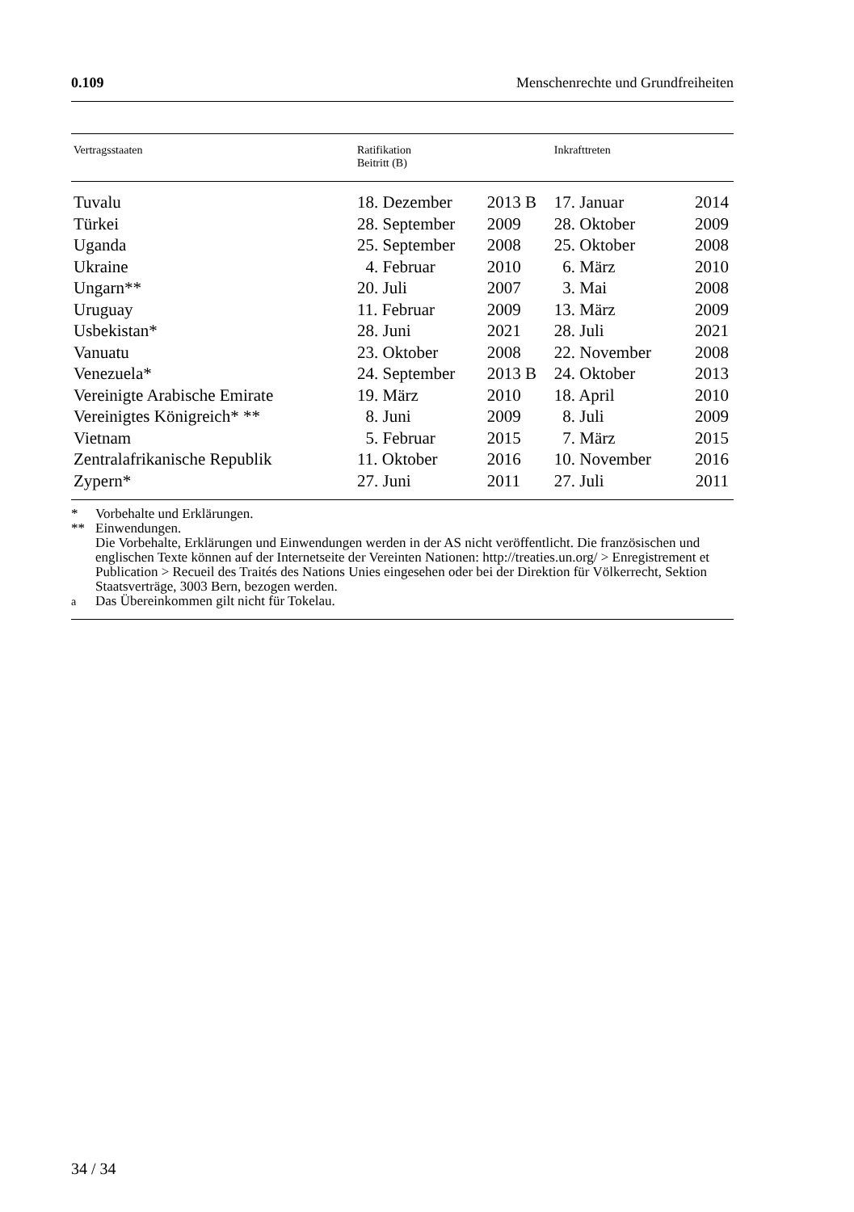0.109 Menschenrechte und Grundfreiheiten
| Vertragsstaaten | Ratifikation Beitritt (B) | | Inkrafttreten | |
| --- | --- | --- | --- | --- |
| Tuvalu | 18. Dezember | 2013 B | 17. Januar | 2014 |
| Türkei | 28. September | 2009 | 28. Oktober | 2009 |
| Uganda | 25. September | 2008 | 25. Oktober | 2008 |
| Ukraine | 4. Februar | 2010 | 6. März | 2010 |
| Ungarn** | 20. Juli | 2007 | 3. Mai | 2008 |
| Uruguay | 11. Februar | 2009 | 13. März | 2009 |
| Usbekistan* | 28. Juni | 2021 | 28. Juli | 2021 |
| Vanuatu | 23. Oktober | 2008 | 22. November | 2008 |
| Venezuela* | 24. September | 2013 B | 24. Oktober | 2013 |
| Vereinigte Arabische Emirate | 19. März | 2010 | 18. April | 2010 |
| Vereinigtes Königreich* ** | 8. Juni | 2009 | 8. Juli | 2009 |
| Vietnam | 5. Februar | 2015 | 7. März | 2015 |
| Zentralafrikanische Republik | 11. Oktober | 2016 | 10. November | 2016 |
| Zypern* | 27. Juni | 2011 | 27. Juli | 2011 |
* Vorbehalte und Erklärungen.
** Einwendungen.
Die Vorbehalte, Erklärungen und Einwendungen werden in der AS nicht veröffentlicht. Die französischen und englischen Texte können auf der Internetseite der Vereinten Nationen: http://treaties.un.org/ > Enregistrement et Publication > Recueil des Traités des Nations Unies eingesehen oder bei der Direktion für Völkerrecht, Sektion Staatsverträge, 3003 Bern, bezogen werden.
<sup>a</sup> Das Übereinkommen gilt nicht für Tokelau.
34 / 34